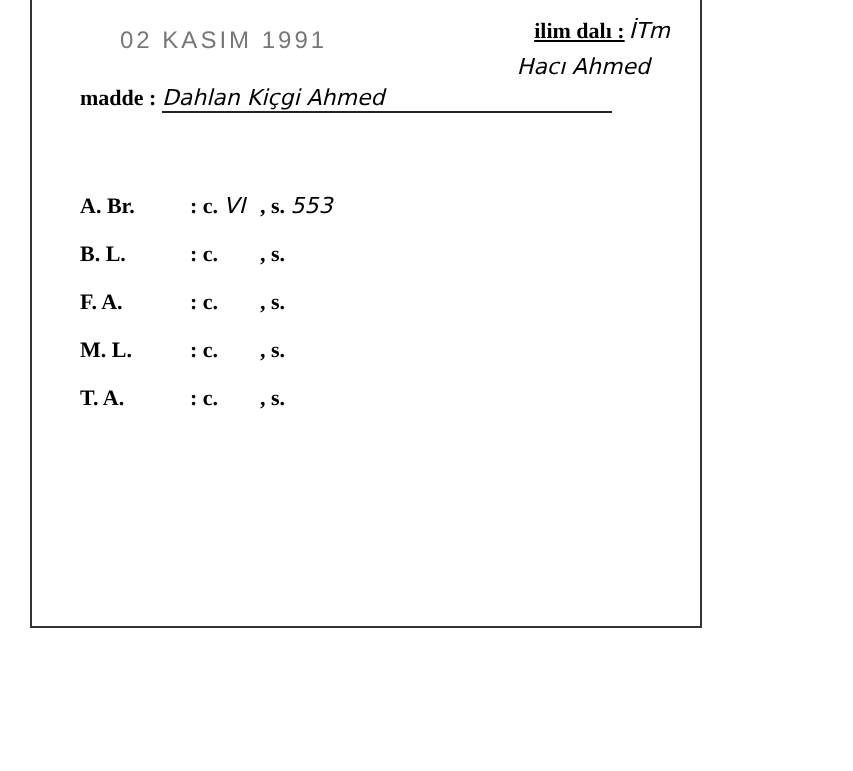02 KASIM 1991
ilim dalı : İTm
Hacı Ahmed
madde : Dahlan Kiçgi Ahmed
A. Br.: c. VI, s. 553
B. L.: c., s.
F. A.: c., s.
M. L.: c., s.
T. A.: c., s.